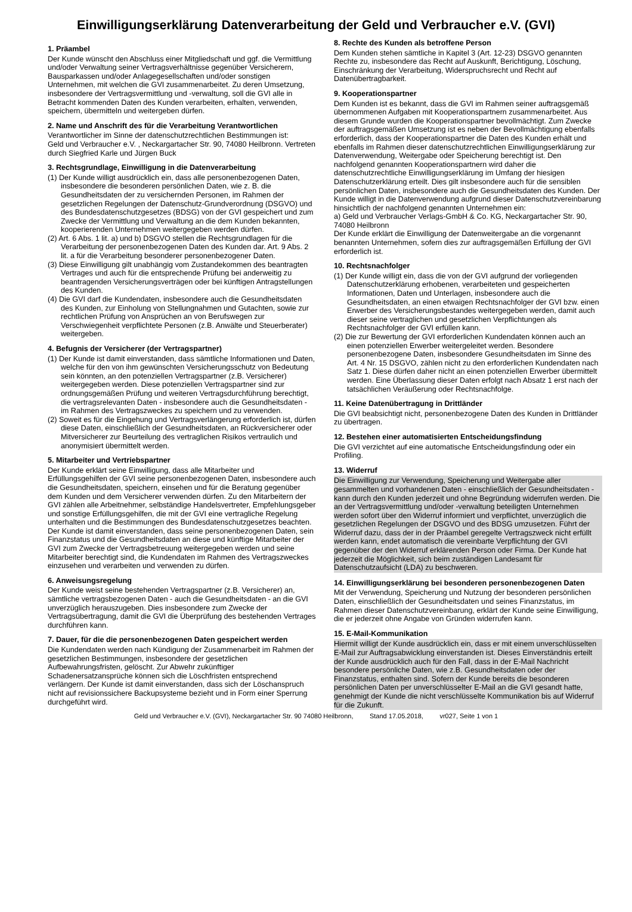Einwilligungserklärung Datenverarbeitung der Geld und Verbraucher e.V. (GVI)
1. Präambel
Der Kunde wünscht den Abschluss einer Mitgliedschaft und ggf. die Vermittlung und/oder Verwaltung seiner Vertragsverhältnisse gegenüber Versicherern, Bausparkassen und/oder Anlagegesellschaften und/oder sonstigen Unternehmen, mit welchen die GVI zusammenarbeitet. Zu deren Umsetzung, insbesondere der Vertragsvermittlung und -verwaltung, soll die GVI alle in Betracht kommenden Daten des Kunden verarbeiten, erhalten, verwenden, speichern, übermitteln und weitergeben dürfen.
2. Name und Anschrift des für die Verarbeitung Verantwortlichen
Verantwortlicher im Sinne der datenschutzrechtlichen Bestimmungen ist:
Geld und Verbraucher e.V. , Neckargartacher Str. 90, 74080 Heilbronn. Vertreten durch Siegfried Karle und Jürgen Buck
3. Rechtsgrundlage, Einwilligung in die Datenverarbeitung
(1) Der Kunde willigt ausdrücklich ein, dass alle personenbezogenen Daten, insbesondere die besonderen persönlichen Daten, wie z. B. die Gesundheitsdaten der zu versichernden Personen, im Rahmen der gesetzlichen Regelungen der Datenschutz-Grundverordnung (DSGVO) und des Bundesdatenschutzgesetzes (BDSG) von der GVI gespeichert und zum Zwecke der Vermittlung und Verwaltung an die dem Kunden bekannten, kooperierenden Unternehmen weitergegeben werden dürfen.
(2) Art. 6 Abs. 1 lit. a) und b) DSGVO stellen die Rechtsgrundlagen für die Verarbeitung der personenbezogenen Daten des Kunden dar. Art. 9 Abs. 2 lit. a für die Verarbeitung besonderer personenbezogener Daten.
(3) Diese Einwilligung gilt unabhängig vom Zustandekommen des beantragten Vertrages und auch für die entsprechende Prüfung bei anderweitig zu beantragenden Versicherungsverträgen oder bei künftigen Antragstellungen des Kunden.
(4) Die GVI darf die Kundendaten, insbesondere auch die Gesundheitsdaten des Kunden, zur Einholung von Stellungnahmen und Gutachten, sowie zur rechtlichen Prüfung von Ansprüchen an von Berufswegen zur Verschwiegenheit verpflichtete Personen (z.B. Anwälte und Steuerberater) weitergeben.
4. Befugnis der Versicherer (der Vertragspartner)
(1) Der Kunde ist damit einverstanden, dass sämtliche Informationen und Daten, welche für den von ihm gewünschten Versicherungsschutz von Bedeutung sein könnten, an den potenziellen Vertragspartner (z.B. Versicherer) weitergegeben werden. Diese potenziellen Vertragspartner sind zur ordnungsgemäßen Prüfung und weiteren Vertragsdurchführung berechtigt, die vertragsrelevanten Daten - insbesondere auch die Gesundheitsdaten - im Rahmen des Vertragszweckes zu speichern und zu verwenden.
(2) Soweit es für die Eingehung und Vertragsverlängerung erforderlich ist, dürfen diese Daten, einschließlich der Gesundheitsdaten, an Rückversicherer oder Mitversicherer zur Beurteilung des vertraglichen Risikos vertraulich und anonymisiert übermittelt werden.
5. Mitarbeiter und Vertriebspartner
Der Kunde erklärt seine Einwilligung, dass alle Mitarbeiter und Erfüllungsgehilfen der GVI seine personenbezogenen Daten, insbesondere auch die Gesundheitsdaten, speichern, einsehen und für die Beratung gegenüber dem Kunden und dem Versicherer verwenden dürfen. Zu den Mitarbeitern der GVI zählen alle Arbeitnehmer, selbständige Handelsvertreter, Empfehlungsgeber und sonstige Erfüllungsgehilfen, die mit der GVI eine vertragliche Regelung unterhalten und die Bestimmungen des Bundesdatenschutzgesetzes beachten. Der Kunde ist damit einverstanden, dass seine personenbezogenen Daten, sein Finanzstatus und die Gesundheitsdaten an diese und künftige Mitarbeiter der GVI zum Zwecke der Vertragsbetreuung weitergegeben werden und seine Mitarbeiter berechtigt sind, die Kundendaten im Rahmen des Vertragszweckes einzusehen und verarbeiten und verwenden zu dürfen.
6. Anweisungsregelung
Der Kunde weist seine bestehenden Vertragspartner (z.B. Versicherer) an, sämtliche vertragsbezogenen Daten - auch die Gesundheitsdaten - an die GVI unverzüglich herauszugeben. Dies insbesondere zum Zwecke der Vertragsübertragung, damit die GVI die Überprüfung des bestehenden Vertrages durchführen kann.
7. Dauer, für die die personenbezogenen Daten gespeichert werden
Die Kundendaten werden nach Kündigung der Zusammenarbeit im Rahmen der gesetzlichen Bestimmungen, insbesondere der gesetzlichen Aufbewahrungsfristen, gelöscht. Zur Abwehr zukünftiger Schadenersatzansprüche können sich die Löschfristen entsprechend verlängern. Der Kunde ist damit einverstanden, dass sich der Löschanspruch nicht auf revisionssichere Backupsysteme bezieht und in Form einer Sperrung durchgeführt wird.
8. Rechte des Kunden als betroffene Person
Dem Kunden stehen sämtliche in Kapitel 3 (Art. 12-23) DSGVO genannten Rechte zu, insbesondere das Recht auf Auskunft, Berichtigung, Löschung, Einschränkung der Verarbeitung, Widerspruchsrecht und Recht auf Datenübertragbarkeit.
9. Kooperationspartner
Dem Kunden ist es bekannt, dass die GVI im Rahmen seiner auftragsgemäß übernommenen Aufgaben mit Kooperationspartnern zusammenarbeitet. Aus diesem Grunde wurden die Kooperationspartner bevollmächtigt. Zum Zwecke der auftragsgemäßen Umsetzung ist es neben der Bevollmächtigung ebenfalls erforderlich, dass der Kooperationspartner die Daten des Kunden erhält und ebenfalls im Rahmen dieser datenschutzrechtlichen Einwilligungserklärung zur Datenverwendung, Weitergabe oder Speicherung berechtigt ist. Den nachfolgend genannten Kooperationspartnern wird daher die datenschutzrechtliche Einwilligungserklärung im Umfang der hiesigen Datenschutzerklärung erteilt. Dies gilt insbesondere auch für die sensiblen persönlichen Daten, insbesondere auch die Gesundheitsdaten des Kunden. Der Kunde willigt in die Datenverwendung aufgrund dieser Datenschutzvereinbarung hinsichtlich der nachfolgend genannten Unternehmen ein:
a) Geld und Verbraucher Verlags-GmbH & Co. KG, Neckargartacher Str. 90, 74080 Heilbronn
Der Kunde erklärt die Einwilligung der Datenweitergabe an die vorgenannt benannten Unternehmen, sofern dies zur auftragsgemäßen Erfüllung der GVI erforderlich ist.
10. Rechtsnachfolger
(1) Der Kunde willigt ein, dass die von der GVI aufgrund der vorliegenden Datenschutzerklärung erhobenen, verarbeiteten und gespeicherten Informationen, Daten und Unterlagen, insbesondere auch die Gesundheitsdaten, an einen etwaigen Rechtsnachfolger der GVI bzw. einen Erwerber des Versicherungsbestandes weitergegeben werden, damit auch dieser seine vertraglichen und gesetzlichen Verpflichtungen als Rechtsnachfolger der GVI erfüllen kann.
(2) Die zur Bewertung der GVI erforderlichen Kundendaten können auch an einen potenziellen Erwerber weitergeleitet werden. Besondere personenbezogene Daten, insbesondere Gesundheitsdaten im Sinne des Art. 4 Nr. 15 DSGVO, zählen nicht zu den erforderlichen Kundendaten nach Satz 1. Diese dürfen daher nicht an einen potenziellen Erwerber übermittelt werden. Eine Überlassung dieser Daten erfolgt nach Absatz 1 erst nach der tatsächlichen Veräußerung oder Rechtsnachfolge.
11. Keine Datenübertragung in Drittländer
Die GVI beabsichtigt nicht, personenbezogene Daten des Kunden in Drittländer zu übertragen.
12. Bestehen einer automatisierten Entscheidungsfindung
Die GVI verzichtet auf eine automatische Entscheidungsfindung oder ein Profiling.
13. Widerruf
Die Einwilligung zur Verwendung, Speicherung und Weitergabe aller gesammelten und vorhandenen Daten - einschließlich der Gesundheitsdaten - kann durch den Kunden jederzeit und ohne Begründung widerrufen werden. Die an der Vertragsvermittlung und/oder -verwaltung beteiligten Unternehmen werden sofort über den Widerruf informiert und verpflichtet, unverzüglich die gesetzlichen Regelungen der DSGVO und des BDSG umzusetzen. Führt der Widerruf dazu, dass der in der Präambel geregelte Vertragszweck nicht erfüllt werden kann, endet automatisch die vereinbarte Verpflichtung der GVI gegenüber der den Widerruf erklärenden Person oder Firma. Der Kunde hat jederzeit die Möglichkeit, sich beim zuständigen Landesamt für Datenschutzaufsicht (LDA) zu beschweren.
14. Einwilligungserklärung bei besonderen personenbezogenen Daten
Mit der Verwendung, Speicherung und Nutzung der besonderen persönlichen Daten, einschließlich der Gesundheitsdaten und seines Finanzstatus, im Rahmen dieser Datenschutzvereinbarung, erklärt der Kunde seine Einwilligung, die er jederzeit ohne Angabe von Gründen widerrufen kann.
15. E-Mail-Kommunikation
Hiermit willigt der Kunde ausdrücklich ein, dass er mit einem unverschlüsselten E-Mail zur Auftragsabwicklung einverstanden ist. Dieses Einverständnis erteilt der Kunde ausdrücklich auch für den Fall, dass in der E-Mail Nachricht besondere persönliche Daten, wie z.B. Gesundheitsdaten oder der Finanzstatus, enthalten sind. Sofern der Kunde bereits die besonderen persönlichen Daten per unverschlüsselter E-Mail an die GVI gesandt hatte, genehmigt der Kunde die nicht verschlüsselte Kommunikation bis auf Widerruf für die Zukunft.
Geld und Verbraucher e.V. (GVI), Neckargartacher Str. 90 74080 Heilbronn, Stand 17.05.2018, vr027, Seite 1 von 1